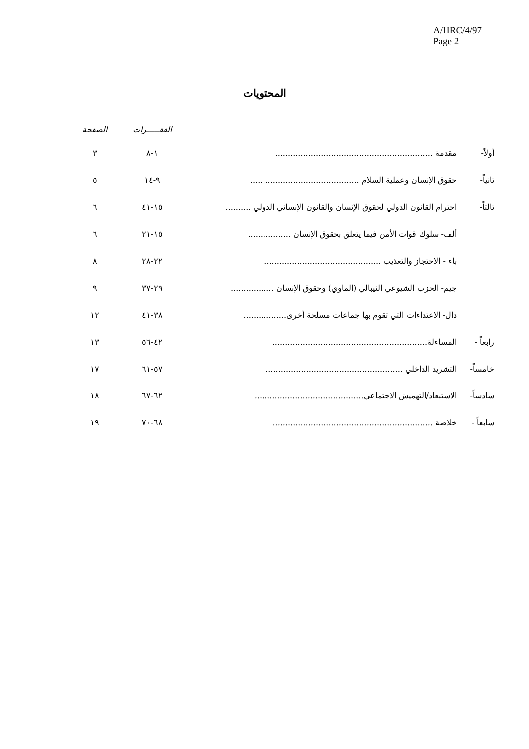A/HRC/4/97
Page 2
المحتويات
| | | الفقـــــرات | الصفحة |
| --- | --- | --- | --- |
| أولاً- | مقدمة .............................................................. | ١-٨ | ٣ |
| ثانياً- | حقوق الإنسان وعملية السلام ........................................... | ٩-١٤ | ٥ |
| ثالثاً- | احترام القانون الدولي لحقوق الإنسان والقانون الإنساني الدولي .......... | ١٥-٤١ | ٦ |
| | ألف- سلوك قوات الأمن فيما يتعلق بحقوق الإنسان ................. | ١٥-٢١ | ٦ |
| | باء - الاحتجاز والتعذيب .............................................. | ٢٢-٢٨ | ٨ |
| | جيم- الحزب الشيوعي النيبالي (الماوي) وحقوق الإنسان ................. | ٢٩-٣٧ | ٩ |
| | دال- الاعتداءات التي تقوم بها جماعات مسلحة أخرى................. | ٣٨-٤١ | ١٢ |
| رابعاً - | المساءلة............................................................. | ٤٢-٥٦ | ١٣ |
| خامساً- | التشريد الداخلي ...................................................... | ٥٧-٦١ | ١٧ |
| سادساً- | الاستبعاد/التهميش الاجتماعي........................................... | ٦٢-٦٧ | ١٨ |
| سابعاً - | خلاصة ............................................................... | ٦٨-٧٠ | ١٩ |